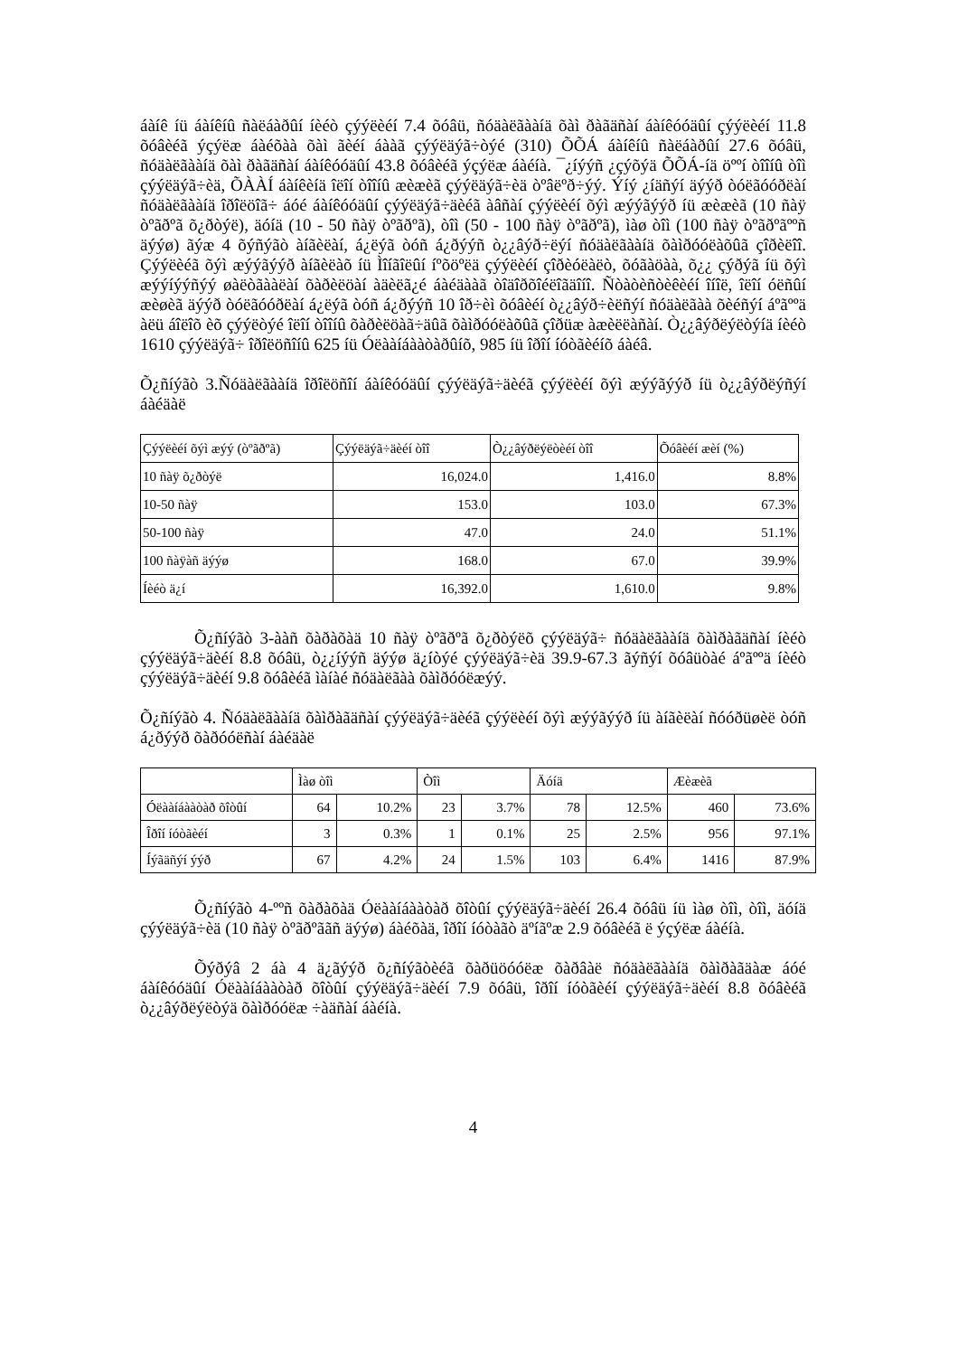áàíê íü áàíêíû ñàëáàðûí íèéò çýýëèéí 7.4 õóâü, ñóäàëãààíä õàì ðàãäñàí áàíêóóäûí çýýëèéí 11.8 õóâèéã ýçýëæ áàéõàà õàì ãèéí áààã çýýëäýã÷òýé (310) ÕÕÁ áàíêíû ñàëáàðûí 27.6 õóâü, ñóäàëãààíä õàì ðàãäñàí áàíêóóäûí 43.8 õóâèéã ýçýëæ áàéíà. ¯¿íýýñ ¿çýõýä ÕÕÁ-íä öººí òîîíû òîì çýýëäýã÷èä, ÕÀÀÍ áàíêèíä îëîí òîîíû æèæèã çýýëäýã÷èä òºâëºð÷ýý. Ýíý ¿íäñýí äýýð òóëãóóðëàí ñóäàëãààíä îðîëöîã÷ áóé áàíêóóäûí çýýëäýã÷äèéã àâñàí çýýëèéí õýì æýýãýýð íü æèæèã (10 ñàÿ òºãðºã õ¿ðòýë), äóíä (10 - 50 ñàÿ òºãðºã), òîì (50 - 100 ñàÿ òºãðºã), ìàø òîì (100 ñàÿ òºãðºãººñ äýýø) ãýæ 4 õýñýãò àíãèëàí, á¿ëýã òóñ á¿ðýýñ ò¿¿âýð÷ëýí ñóäàëãààíä õàìðóóëàõûã çîðèëîî. Çýýëèéã õýì æýýãýýð àíãèëàõ íü Ìîíãîëûí íºõöºëä çýýëèéí çîðèóëàëò, õóãàöàà, õ¿¿ çýðýã íü õýì æýýíýýñýý øàëòãààëàí õàðèëöàí àäèëã¿é áàéäààã òîäîðõîéëîãäîíî. Ñòàòèñòèêèéí îíîë, îëîí óëñûí æèøèã äýýð òóëãóóðëàí á¿ëýã òóñ á¿ðýýñ 10 îð÷èì õóâèéí ò¿¿âýð÷èëñýí ñóäàëãàà õèéñýí áºãººä àëü áîëîõ èõ çýýëòýé îëîí òîîíû õàðèëöàã÷äûã õàìðóóëàõûã çîðüæ àæèëëàñàí. Ò¿¿âýðëýëòýíä íèéò 1610 çýýëäýã÷ îðîëöñîíû 625 íü Óëààíáààòàðûíõ, 985 íü îðîí íóòãèéíõ áàéâ.
Õ¿ñíýãò 3.Ñóäàëãààíä îðîëöñîí áàíêóóäûí çýýëäýã÷äèéã çýýëèéí õýì æýýãýýð íü ò¿¿âýðëýñýí áàéäàë
| Çýýëèéí õýì æýý (òºãðºã) | Çýýëäýã÷äèéí òîî | Ò¿¿âýðëýëòèéí òîî | Õóâèéí æèí (%) |
| --- | --- | --- | --- |
| 10 ñàÿ õ¿ðòýë | 16,024.0 | 1,416.0 | 8.8% |
| 10-50 ñàÿ | 153.0 | 103.0 | 67.3% |
| 50-100 ñàÿ | 47.0 | 24.0 | 51.1% |
| 100 ñàÿàñ äýýø | 168.0 | 67.0 | 39.9% |
| Íèéò ä¿í | 16,392.0 | 1,610.0 | 9.8% |
Õ¿ñíýãò 3-ààñ õàðàõàä 10 ñàÿ òºãðºã õ¿ðòýëõ çýýëäýã÷ ñóäàëãààíä õàìðàãäñàí íèéò çýýëäýã÷äèéí 8.8 õóâü, ò¿¿íýýñ äýýø ä¿íòýé çýýëäýã÷èä 39.9-67.3 ãýñýí õóâüòàé áºãººä íèéò çýýëäýã÷äèéí 9.8 õóâèéã ìàíàé ñóäàëãàà õàìðóóëæýý.
Õ¿ñíýãò 4. Ñóäàëãààíä õàìðàãäñàí çýýëäýã÷äèéã çýýëèéí õýì æýýãýýð íü àíãèëàí ñóóðüøèë òóñ á¿ðýýð õàðóóëñàí áàéäàë
| | Ìàø òîì | | Òîì | | Äóíä | | Æèæèã | |
| --- | --- | --- | --- | --- | --- | --- | --- | --- |
| Óëààíáààòàð õîòûí | 64 | 10.2% | 23 | 3.7% | 78 | 12.5% | 460 | 73.6% |
| Îðîí íóòãèéí | 3 | 0.3% | 1 | 0.1% | 25 | 2.5% | 956 | 97.1% |
| Íýãäñýí ýýð | 67 | 4.2% | 24 | 1.5% | 103 | 6.4% | 1416 | 87.9% |
Õ¿ñíýãò 4-ººñ õàðàõàä Óëààíáààòàð õîòûí çýýëäýã÷äèéí 26.4 õóâü íü ìàø òîì, òîì, äóíä çýýëäýã÷èä (10 ñàÿ òºãðºããñ äýýø) áàéõàä, îðîí íóòàãò äºíãºæ 2.9 õóâèéã ë ýçýëæ áàéíà.
Õýðýâ 2 áà 4 ä¿ãýýð õ¿ñíýãòèéã õàðüöóóëæ õàðâàë ñóäàëãààíä õàìðàãäàæ áóé áàíêóóäûí Óëààíáààòàð õîòûí çýýëäýã÷äèéí 7.9 õóâü, îðîí íóòãèéí çýýëäýã÷äèéí 8.8 õóâèéã ò¿¿âýðëýëòýä õàìðóóëæ ÷àäñàí áàéíà.
4